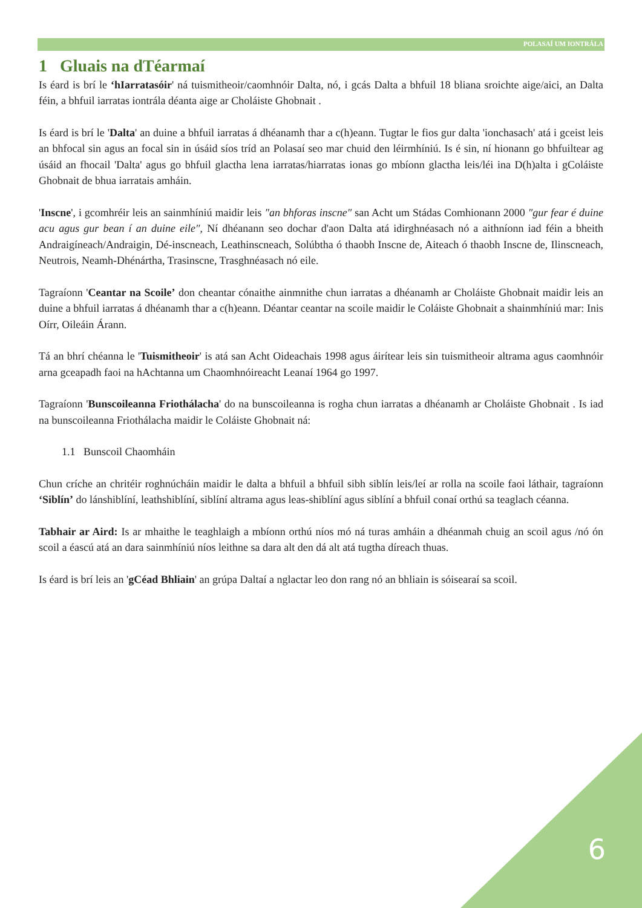POLASAÍ UM IONTRÁLA
1 Gluais na dTéarmaí
Is éard is brí le ‘hIarratasóir' ná tuismitheoir/caomhnóir Dalta, nó, i gcás Dalta a bhfuil 18 bliana sroichte aige/aici, an Dalta féin, a bhfuil iarratas iontrála déanta aige ar Choláiste Ghobnait .
Is éard is brí le 'Dalta' an duine a bhfuil iarratas á dhéanamh thar a c(h)eann. Tugtar le fios gur dalta 'ionchasach' atá i gceist leis an bhfocal sin agus an focal sin in úsáid síos tríd an Polasaí seo mar chuid den léirmhíniú. Is é sin, ní hionann go bhfuiltear ag úsáid an fhocail 'Dalta' agus go bhfuil glactha lena iarratas/hiarratas ionas go mbíonn glactha leis/léi ina D(h)alta i gColáiste Ghobnait de bhua iarratais amháin.
'Inscne', i gcomhréir leis an sainmhíniú maidir leis ″an bhforas inscne″ san Acht um Stádas Comhionann 2000 ″gur fear é duine acu agus gur bean í an duine eile″, Ní dhéanann seo dochar d'aon Dalta atá idirghnéasach nó a aithníonn iad féin a bheith Andraigíneach/Andraigin, Dé-inscneach, Leathinscneach, Solúbtha ó thaobh Inscne de, Aiteach ó thaobh Inscne de, Ilinscneach, Neutrois, Neamh-Dhénártha, Trasinscne, Trasghnéasach nó eile.
Tagraíonn 'Ceantar na Scoile’ don cheantar cónaithe ainmnithe chun iarratas a dhéanamh ar Choláiste Ghobnait maidir leis an duine a bhfuil iarratas á dhéanamh thar a c(h)eann. Déantar ceantar na scoile maidir le Coláiste Ghobnait a shainmhíniú mar: Inis Oírr, Oileáin Árann.
Tá an bhrí chéanna le 'Tuismitheoir' is atá san Acht Oideachais 1998 agus áirítear leis sin tuismitheoir altrama agus caomhnóir arna gceapadh faoi na hAchtanna um Chaomhnóireacht Leanaí 1964 go 1997.
Tagraíonn 'Bunscoileanna Friothálacha' do na bunscoileanna is rogha chun iarratas a dhéanamh ar Choláiste Ghobnait . Is iad na bunscoileanna Friothálacha maidir le Coláiste Ghobnait ná:
1.1 Bunscoil Chaomháin
Chun críche an chritéir roghnúcháin maidir le dalta a bhfuil a bhfuil sibh siblín leis/leí ar rolla na scoile faoi láthair, tagraíonn ‘Siblín’ do lánshiblíní, leathshiblíní, siblíní altrama agus leas-shiblíní agus siblíní a bhfuil conaí orthú sa teaglach céanna.
Tabhair ar Aird: Is ar mhaithe le teaghlaigh a mbíonn orthú níos mó ná turas amháin a dhéanmah chuig an scoil agus /nó ón scoil a éascú atá an dara sainmhíniú níos leithne sa dara alt den dá alt atá tugtha díreach thuas.
Is éard is brí leis an 'gCéad Bhliain' an grúpa Daltaí a nglactar leo don rang nó an bhliain is sóisearaí sa scoil.
6